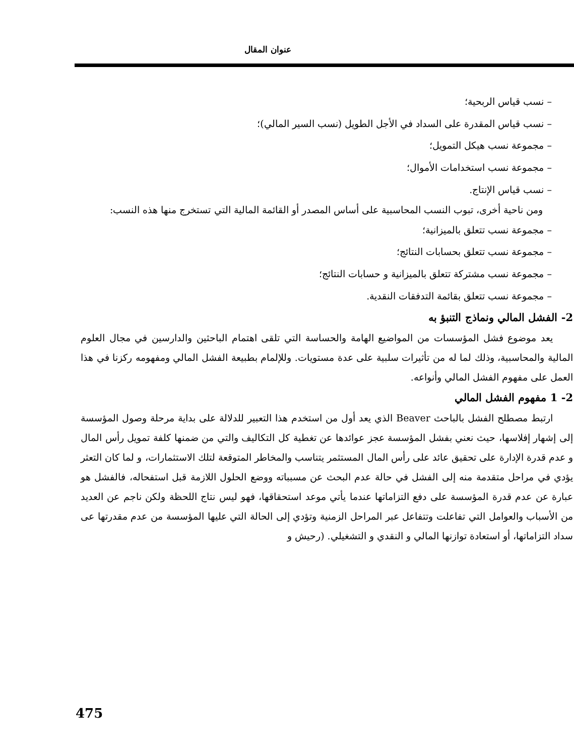عنوان المقال
– نسب قياس الربحية؛
– نسب قياس المقدرة على السداد في الأجل الطويل (نسب السير المالي)؛
– مجموعة نسب هيكل التمويل؛
– مجموعة نسب استخدامات الأموال؛
– نسب قياس الإنتاج.
ومن ناحية أخرى، تبوب النسب المحاسبية على أساس المصدر أو القائمة المالية التي تستخرج منها هذه النسب:
– مجموعة نسب تتعلق بالميزانية؛
– مجموعة نسب تتعلق بحسابات النتائج؛
– مجموعة نسب مشتركة تتعلق بالميزانية و حسابات النتائج؛
– مجموعة نسب تتعلق بقائمة التدفقات النقدية.
2- الفشل المالي ونماذج التنبؤ به
يعد موضوع فشل المؤسسات من المواضيع الهامة والحساسة التي تلقى اهتمام الباحثين والدارسين في مجال العلوم المالية والمحاسبية، وذلك لما له من تأثيرات سلبية على عدة مستويات. وللإلمام بطبيعة الفشل المالي ومفهومه ركزنا في هذا العمل على مفهوم الفشل المالي وأنواعه.
2- 1 مفهوم الفشل المالي
ارتبط مصطلح الفشل بالباحث Beaver الذي يعد أول من استخدم هذا التعبير للدلالة على بداية مرحلة وصول المؤسسة إلى إشهار إفلاسها، حيث نعني بفشل المؤسسة عجز عوائدها عن تغطية كل التكاليف والتي من ضمنها كلفة تمويل رأس المال و عدم قدرة الإدارة على تحقيق عائد على رأس المال المستثمر يتناسب والمخاطر المتوقعة لتلك الاستثمارات، و لما كان التعثر يؤدي في مراحل متقدمة منه إلى الفشل في حالة عدم البحث عن مسبباته ووضع الحلول اللازمة قبل استفحاله، فالفشل هو عبارة عن عدم قدرة المؤسسة على دفع التزاماتها عندما يأتي موعد استحقاقها، فهو ليس نتاج اللحظة ولكن ناجم عن العديد من الأسباب والعوامل التي تفاعلت وتتفاعل عبر المراحل الزمنية وتؤدي إلى الحالة التي عليها المؤسسة من عدم مقدرتها عى سداد التزاماتها، أو استعادة توازنها المالي و النقدي و التشغيلي. (رحيش و
475